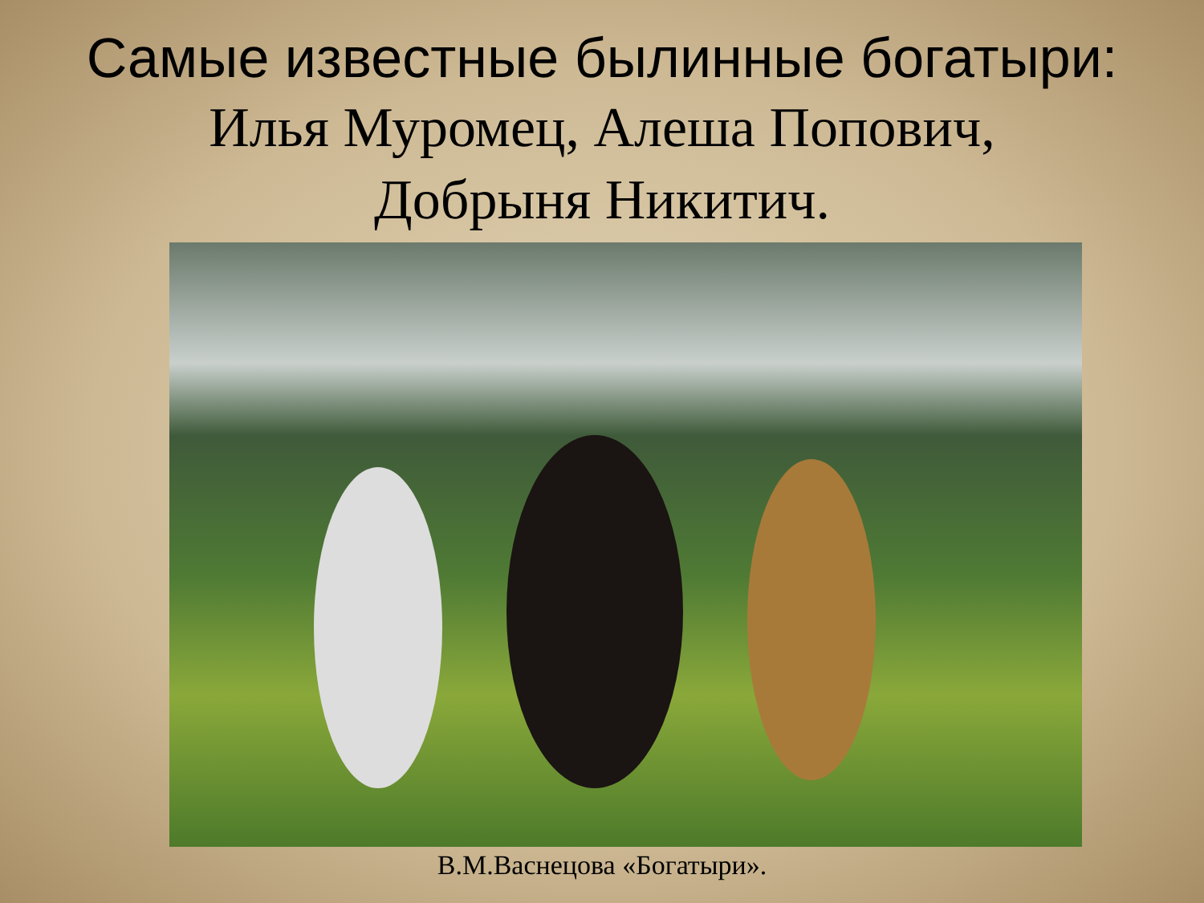Самые известные былинные богатыри:
Илья Муромец, Алеша Попович,
Добрыня Никитич.
В.М.Васнецова «Богатыри».